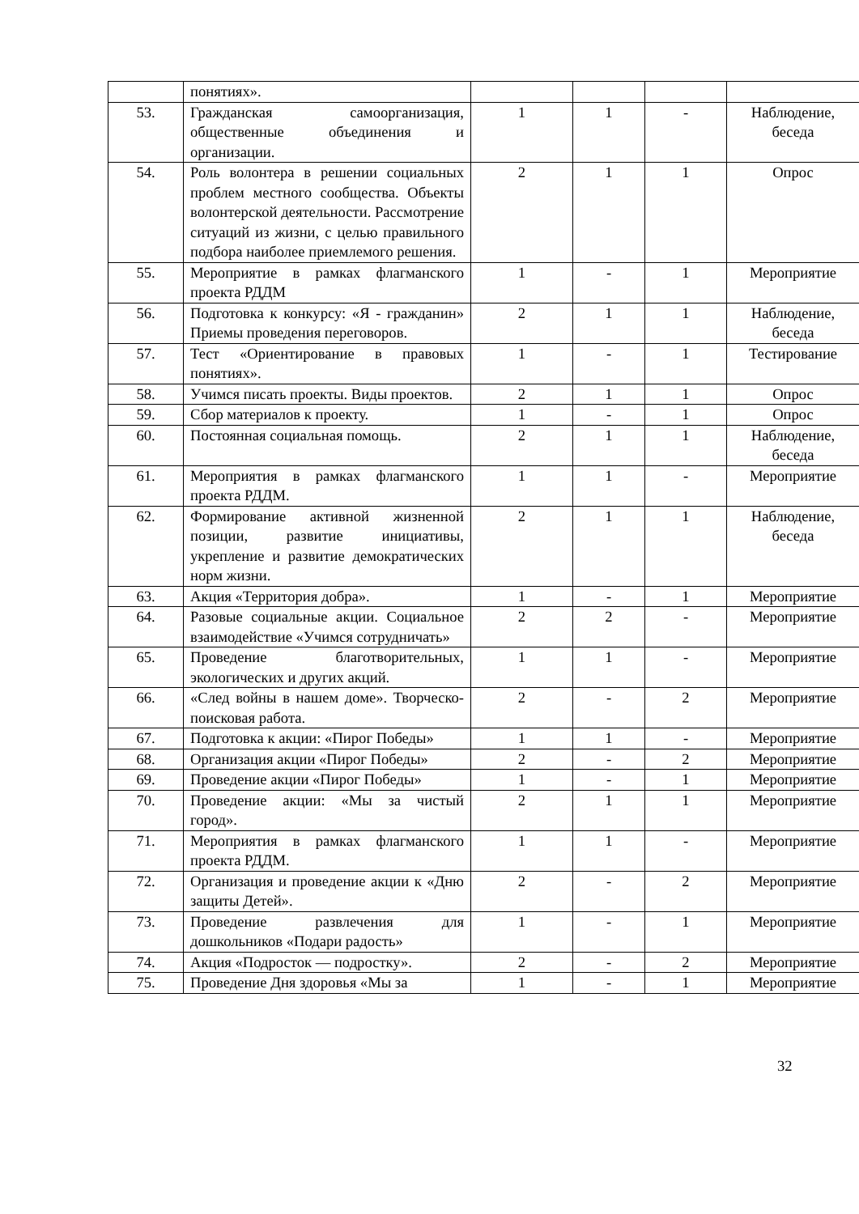| | понятиях». | | | | |
| 53. | Гражданская самоорганизация, общественные объединения и организации. | 1 | 1 | - | Наблюдение, беседа |
| 54. | Роль волонтера в решении социальных проблем местного сообщества. Объекты волонтерской деятельности. Рассмотрение ситуаций из жизни, с целью правильного подбора наиболее приемлемого решения. | 2 | 1 | 1 | Опрос |
| 55. | Мероприятие в рамках флагманского проекта РДДМ | 1 | - | 1 | Мероприятие |
| 56. | Подготовка к конкурсу: «Я - гражданин» Приемы проведения переговоров. | 2 | 1 | 1 | Наблюдение, беседа |
| 57. | Тест «Ориентирование в правовых понятиях». | 1 | - | 1 | Тестирование |
| 58. | Учимся писать проекты. Виды проектов. | 2 | 1 | 1 | Опрос |
| 59. | Сбор материалов к проекту. | 1 | - | 1 | Опрос |
| 60. | Постоянная социальная помощь. | 2 | 1 | 1 | Наблюдение, беседа |
| 61. | Мероприятия в рамках флагманского проекта РДДМ. | 1 | 1 | - | Мероприятие |
| 62. | Формирование активной жизненной позиции, развитие инициативы, укрепление и развитие демократических норм жизни. | 2 | 1 | 1 | Наблюдение, беседа |
| 63. | Акция «Территория добра». | 1 | - | 1 | Мероприятие |
| 64. | Разовые социальные акции. Социальное взаимодействие «Учимся сотрудничать» | 2 | 2 | - | Мероприятие |
| 65. | Проведение благотворительных, экологических и других акций. | 1 | 1 | - | Мероприятие |
| 66. | «След войны в нашем доме». Творческо-поисковая работа. | 2 | - | 2 | Мероприятие |
| 67. | Подготовка к акции: «Пирог Победы» | 1 | 1 | - | Мероприятие |
| 68. | Организация акции «Пирог Победы» | 2 | - | 2 | Мероприятие |
| 69. | Проведение акции «Пирог Победы» | 1 | - | 1 | Мероприятие |
| 70. | Проведение акции: «Мы за чистый город». | 2 | 1 | 1 | Мероприятие |
| 71. | Мероприятия в рамках флагманского проекта РДДМ. | 1 | 1 | - | Мероприятие |
| 72. | Организация и проведение акции к «Дню защиты Детей». | 2 | - | 2 | Мероприятие |
| 73. | Проведение развлечения для дошкольников «Подари радость» | 1 | - | 1 | Мероприятие |
| 74. | Акция «Подросток — подростку». | 2 | - | 2 | Мероприятие |
| 75. | Проведение Дня здоровья «Мы за | 1 | - | 1 | Мероприятие |
32